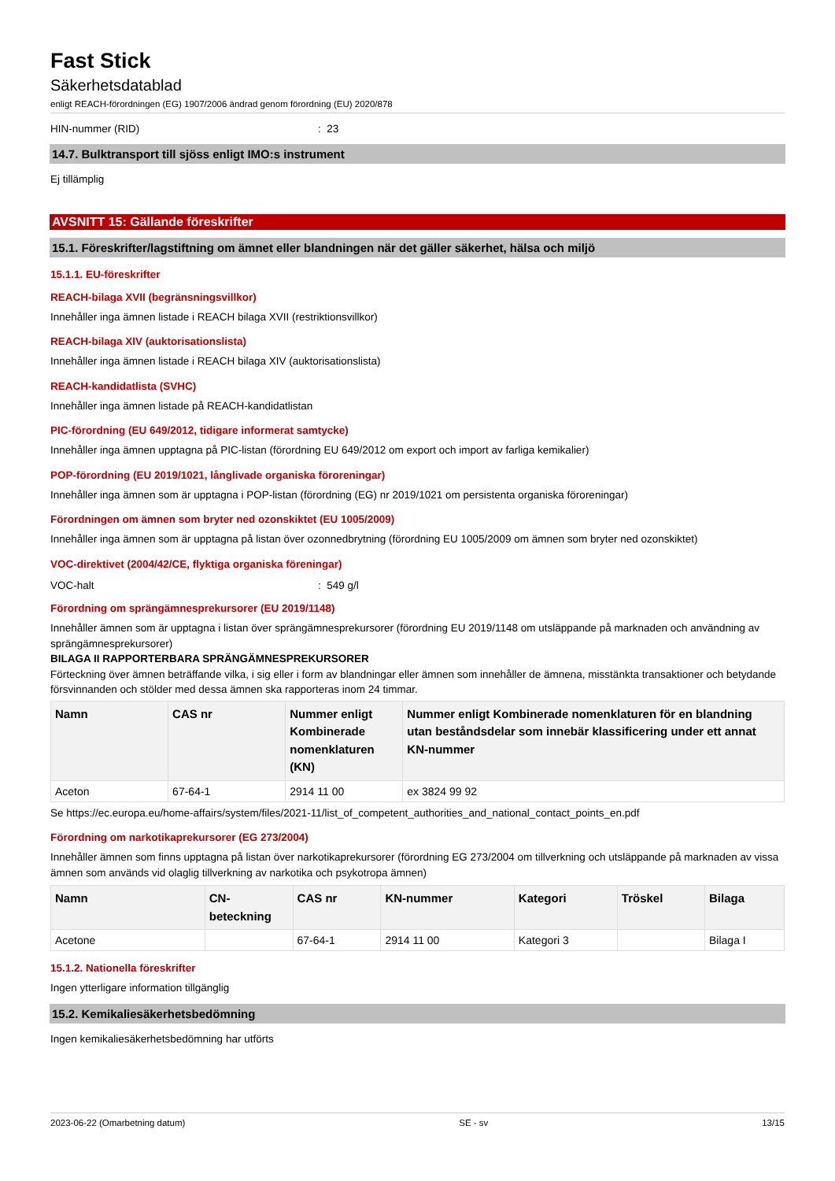Fast Stick
Säkerhetsdatablad
enligt REACH-förordningen (EG) 1907/2006 ändrad genom förordning (EU) 2020/878
HIN-nummer (RID): 23
14.7. Bulktransport till sjöss enligt IMO:s instrument
Ej tillämplig
AVSNITT 15: Gällande föreskrifter
15.1. Föreskrifter/lagstiftning om ämnet eller blandningen när det gäller säkerhet, hälsa och miljö
15.1.1. EU-föreskrifter
REACH-bilaga XVII (begränsningsvillkor)
Innehåller inga ämnen listade i REACH bilaga XVII (restriktionsvillkor)
REACH-bilaga XIV (auktorisationslista)
Innehåller inga ämnen listade i REACH bilaga XIV (auktorisationslista)
REACH-kandidatlista (SVHC)
Innehåller inga ämnen listade på REACH-kandidatlistan
PIC-förordning (EU 649/2012, tidigare informerat samtycke)
Innehåller inga ämnen upptagna på PIC-listan (förordning EU 649/2012 om export och import av farliga kemikalier)
POP-förordning (EU 2019/1021, långlivade organiska föroreningar)
Innehåller inga ämnen som är upptagna i POP-listan (förordning (EG) nr 2019/1021 om persistenta organiska föroreningar)
Förordningen om ämnen som bryter ned ozonskiktet (EU 1005/2009)
Innehåller inga ämnen som är upptagna på listan över ozonnedbrytning (förordning EU 1005/2009 om ämnen som bryter ned ozonskiktet)
VOC-direktivet (2004/42/CE, flyktiga organiska föreningar)
VOC-halt: 549 g/l
Förordning om sprängämnesprekursorer (EU 2019/1148)
Innehåller ämnen som är upptagna i listan över sprängämnesprekursorer (förordning EU 2019/1148 om utsläppande på marknaden och användning av sprängämnesprekursorer)
BILAGA II RAPPORTERBARA SPRÄNGÄMNESPREKURSORER
Förteckning över ämnen beträffande vilka, i sig eller i form av blandningar eller ämnen som innehåller de ämnena, misstänkta transaktioner och betydande försvinnanden och stölder med dessa ämnen ska rapporteras inom 24 timmar.
| Namn | CAS nr | Nummer enligt Kombinerade nomenklaturen (KN) | Nummer enligt Kombinerade nomenklaturen för en blandning utan beståndsdelar som innebär klassificering under ett annat KN-nummer |
| --- | --- | --- | --- |
| Aceton | 67-64-1 | 2914 11 00 | ex 3824 99 92 |
Se https://ec.europa.eu/home-affairs/system/files/2021-11/list_of_competent_authorities_and_national_contact_points_en.pdf
Förordning om narkotikaprekursorer (EG 273/2004)
Innehåller ämnen som finns upptagna på listan över narkotikaprekursorer (förordning EG 273/2004 om tillverkning och utsläppande på marknaden av vissa ämnen som används vid olaglig tillverkning av narkotika och psykotropa ämnen)
| Namn | CN-beteckning | CAS nr | KN-nummer | Kategori | Tröskel | Bilaga |
| --- | --- | --- | --- | --- | --- | --- |
| Acetone | | 67-64-1 | 2914 11 00 | Kategori 3 | | Bilaga I |
15.1.2. Nationella föreskrifter
Ingen ytterligare information tillgänglig
15.2. Kemikaliesäkerhetsbedömning
Ingen kemikaliesäkerhetsbedömning har utförts
2023-06-22 (Omarbetning datum) SE - sv 13/15